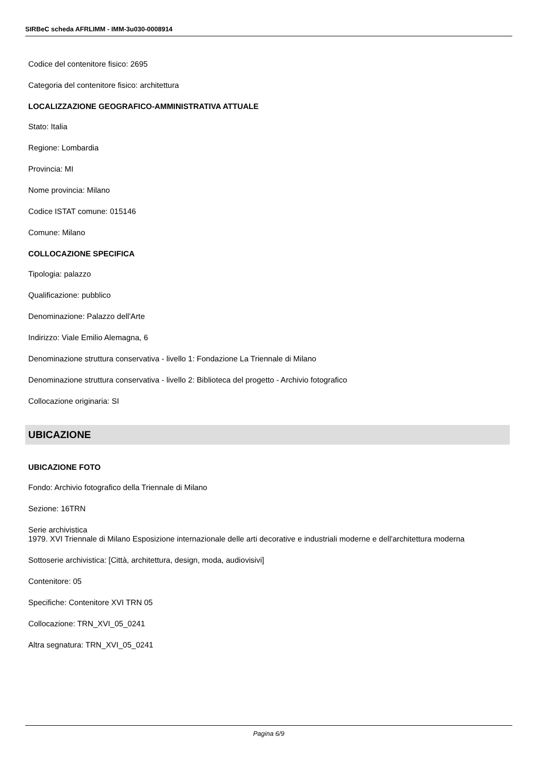SIRBeC scheda AFRLIMM - IMM-3u030-0008914
Codice del contenitore fisico: 2695
Categoria del contenitore fisico: architettura
LOCALIZZAZIONE GEOGRAFICO-AMMINISTRATIVA ATTUALE
Stato: Italia
Regione: Lombardia
Provincia: MI
Nome provincia: Milano
Codice ISTAT comune: 015146
Comune: Milano
COLLOCAZIONE SPECIFICA
Tipologia: palazzo
Qualificazione: pubblico
Denominazione: Palazzo dell'Arte
Indirizzo: Viale Emilio Alemagna, 6
Denominazione struttura conservativa - livello 1: Fondazione La Triennale di Milano
Denominazione struttura conservativa - livello 2: Biblioteca del progetto - Archivio fotografico
Collocazione originaria: SI
UBICAZIONE
UBICAZIONE FOTO
Fondo: Archivio fotografico della Triennale di Milano
Sezione: 16TRN
Serie archivistica
1979. XVI Triennale di Milano Esposizione internazionale delle arti decorative e industriali moderne e dell'architettura moderna
Sottoserie archivistica: [Città, architettura, design, moda, audiovisivi]
Contenitore: 05
Specifiche: Contenitore XVI TRN 05
Collocazione: TRN_XVI_05_0241
Altra segnatura: TRN_XVI_05_0241
Pagina 6/9